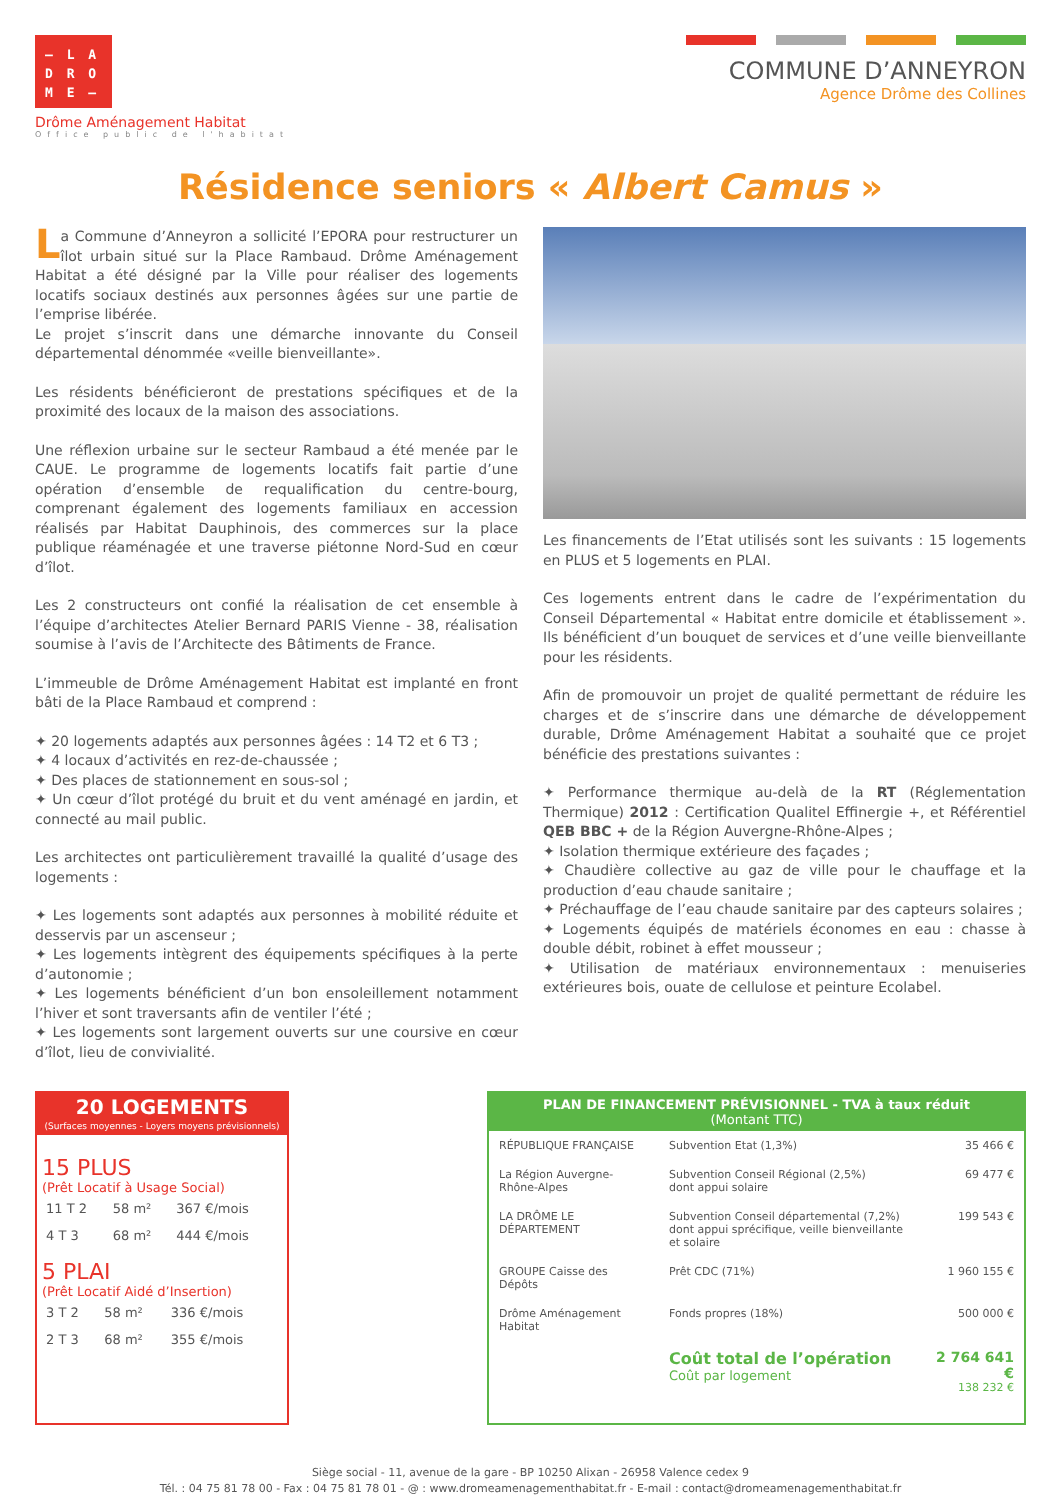– L A
D R O
M E –
Drôme Aménagement Habitat
Office public de l'habitat
COMMUNE D’ANNEYRON
Agence Drôme des Collines
Résidence seniors « Albert Camus »
La Commune d’Anneyron a sollicité l’EPORA pour restructurer un îlot urbain situé sur la Place Rambaud. Drôme Aménagement Habitat a été désigné par la Ville pour réaliser des logements locatifs sociaux destinés aux personnes âgées sur une partie de l’emprise libérée.
Le projet s’inscrit dans une démarche innovante du Conseil départemental dénommée «veille bienveillante».
Les résidents bénéficieront de prestations spécifiques et de la proximité des locaux de la maison des associations.
Une réflexion urbaine sur le secteur Rambaud a été menée par le CAUE. Le programme de logements locatifs fait partie d’une opération d’ensemble de requalification du centre-bourg, comprenant également des logements familiaux en accession réalisés par Habitat Dauphinois, des commerces sur la place publique réaménagée et une traverse piétonne Nord-Sud en cœur d’îlot.
Les 2 constructeurs ont confié la réalisation de cet ensemble à l’équipe d’architectes Atelier Bernard PARIS Vienne - 38, réalisation soumise à l’avis de l’Architecte des Bâtiments de France.
L’immeuble de Drôme Aménagement Habitat est implanté en front bâti de la Place Rambaud et comprend :
✦ 20 logements adaptés aux personnes âgées : 14 T2 et 6 T3 ;
✦ 4 locaux d’activités en rez-de-chaussée ;
✦ Des places de stationnement en sous-sol ;
✦ Un cœur d’îlot protégé du bruit et du vent aménagé en jardin, et connecté au mail public.
Les architectes ont particulièrement travaillé la qualité d’usage des logements :
✦ Les logements sont adaptés aux personnes à mobilité réduite et desservis par un ascenseur ;
✦ Les logements intègrent des équipements spécifiques à la perte d’autonomie ;
✦ Les logements bénéficient d’un bon ensoleillement notamment l’hiver et sont traversants afin de ventiler l’été ;
✦ Les logements sont largement ouverts sur une coursive en cœur d’îlot, lieu de convivialité.
Les financements de l’Etat utilisés sont les suivants : 15 logements en PLUS et 5 logements en PLAI.
Ces logements entrent dans le cadre de l’expérimentation du Conseil Départemental « Habitat entre domicile et établissement ». Ils bénéficient d’un bouquet de services et d’une veille bienveillante pour les résidents.
Afin de promouvoir un projet de qualité permettant de réduire les charges et de s’inscrire dans une démarche de développement durable, Drôme Aménagement Habitat a souhaité que ce projet bénéficie des prestations suivantes :
✦ Performance thermique au-delà de la RT (Réglementation Thermique) 2012 : Certification Qualitel Effinergie +, et Référentiel QEB BBC + de la Région Auvergne-Rhône-Alpes ;
✦ Isolation thermique extérieure des façades ;
✦ Chaudière collective au gaz de ville pour le chauffage et la production d’eau chaude sanitaire ;
✦ Préchauffage de l’eau chaude sanitaire par des capteurs solaires ;
✦ Logements équipés de matériels économes en eau : chasse à double débit, robinet à effet mousseur ;
✦ Utilisation de matériaux environnementaux : menuiseries extérieures bois, ouate de cellulose et peinture Ecolabel.
20 LOGEMENTS
(Surfaces moyennes - Loyers moyens prévisionnels)
15 PLUS
(Prêt Locatif à Usage Social)
| 11 T 2 | 58 m² | 367 €/mois |
| 4 T 3 | 68 m² | 444 €/mois |
5 PLAI
(Prêt Locatif Aidé d’Insertion)
| 3 T 2 | 58 m² | 336 €/mois |
| 2 T 3 | 68 m² | 355 €/mois |
PLAN DE FINANCEMENT PRÉVISIONNEL - TVA à taux réduit
(Montant TTC)
| RÉPUBLIQUE FRANÇAISE | Subvention Etat (1,3%) | 35 466 € |
| La Région Auvergne-Rhône-Alpes | Subvention Conseil Régional (2,5%) dont appui solaire | 69 477 € |
| LA DRÔME LE DÉPARTEMENT | Subvention Conseil départemental (7,2%) dont appui sprécifique, veille bienveillante et solaire | 199 543 € |
| GROUPE Caisse des Dépôts | Prêt CDC (71%) | 1 960 155 € |
| Drôme Aménagement Habitat | Fonds propres (18%) | 500 000 € |
| | Coût total de l’opération Coût par logement | 2 764 641 € 138 232 € |
Siège social - 11, avenue de la gare - BP 10250 Alixan - 26958 Valence cedex 9
Tél. : 04 75 81 78 00 - Fax : 04 75 81 78 01 - @ : www.dromeamenagementhabitat.fr - E-mail : contact@dromeamenagementhabitat.fr